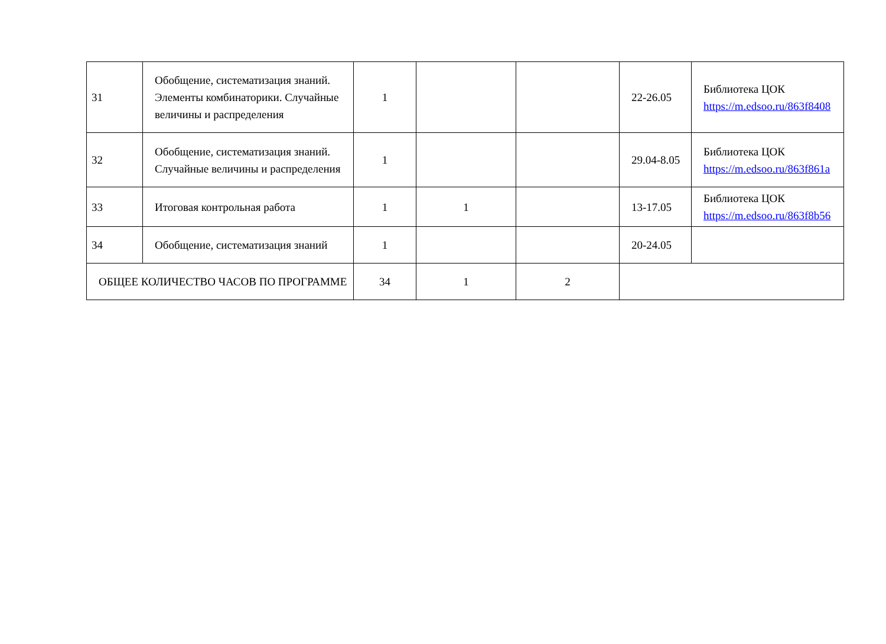| 31 | Обобщение, систематизация знаний. Элементы комбинаторики. Случайные величины и распределения | 1 | | | 22-26.05 | Библиотека ЦОК https://m.edsoo.ru/863f8408 |
| 32 | Обобщение, систематизация знаний. Случайные величины и распределения | 1 | | | 29.04-8.05 | Библиотека ЦОК https://m.edsoo.ru/863f861a |
| 33 | Итоговая контрольная работа | 1 | 1 | | 13-17.05 | Библиотека ЦОК https://m.edsoo.ru/863f8b56 |
| 34 | Обобщение, систематизация знаний | 1 | | | 20-24.05 | |
| ОБЩЕЕ КОЛИЧЕСТВО ЧАСОВ ПО ПРОГРАММЕ | | 34 | 1 | 2 | | |